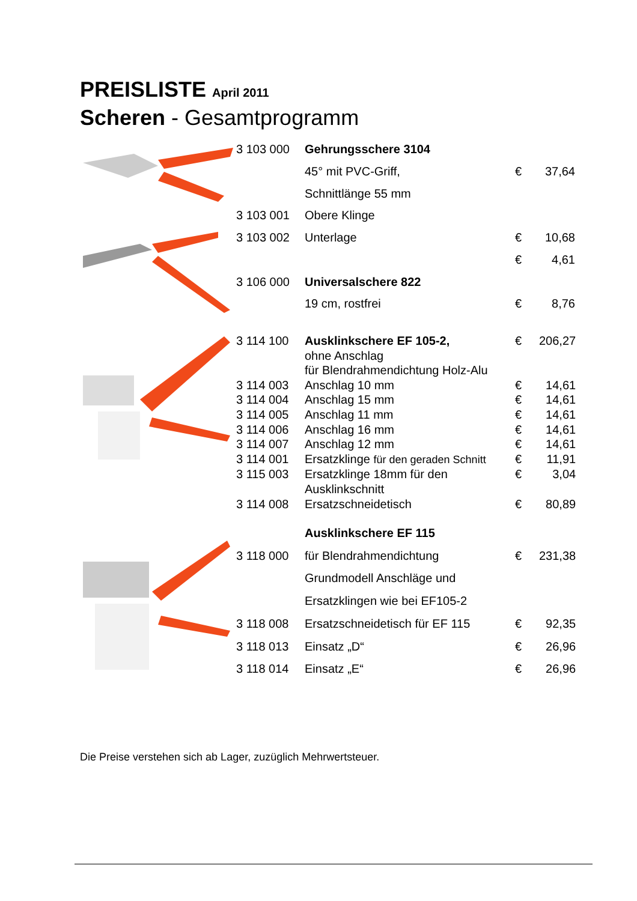PREISLISTE April 2011
Scheren - Gesamtprogramm
| 3 103 000 | Gehrungsschere 3104 | | |
| | 45° mit PVC-Griff, | € | 37,64 |
| | Schnittlänge 55 mm | | |
| 3 103 001 | Obere Klinge | | |
| 3 103 002 | Unterlage | € | 10,68 |
| | | € | 4,61 |
| 3 106 000 | Universalschere 822 | | |
| | 19 cm, rostfrei | € | 8,76 |
| 3 114 100 | Ausklinkschere EF 105-2, | € | 206,27 |
| | ohne Anschlag | | |
| | für Blendrahmendichtung Holz-Alu | | |
| 3 114 003 | Anschlag 10 mm | € | 14,61 |
| 3 114 004 | Anschlag 15 mm | € | 14,61 |
| 3 114 005 | Anschlag 11 mm | € | 14,61 |
| 3 114 006 | Anschlag 16 mm | € | 14,61 |
| 3 114 007 | Anschlag 12 mm | € | 14,61 |
| 3 114 001 | Ersatzklinge für den geraden Schnitt | € | 11,91 |
| 3 115 003 | Ersatzklinge 18mm für den | € | 3,04 |
| | Ausklinkschnitt | | |
| 3 114 008 | Ersatzschneidetisch | € | 80,89 |
| | Ausklinkschere EF 115 | | |
| 3 118 000 | für Blendrahmendichtung | € | 231,38 |
| | Grundmodell Anschläge und | | |
| | Ersatzklingen wie bei EF105-2 | | |
| 3 118 008 | Ersatzschneidetisch für EF 115 | € | 92,35 |
| 3 118 013 | Einsatz „D“ | € | 26,96 |
| 3 118 014 | Einsatz „E“ | € | 26,96 |
Die Preise verstehen sich ab Lager, zuzüglich Mehrwertsteuer.